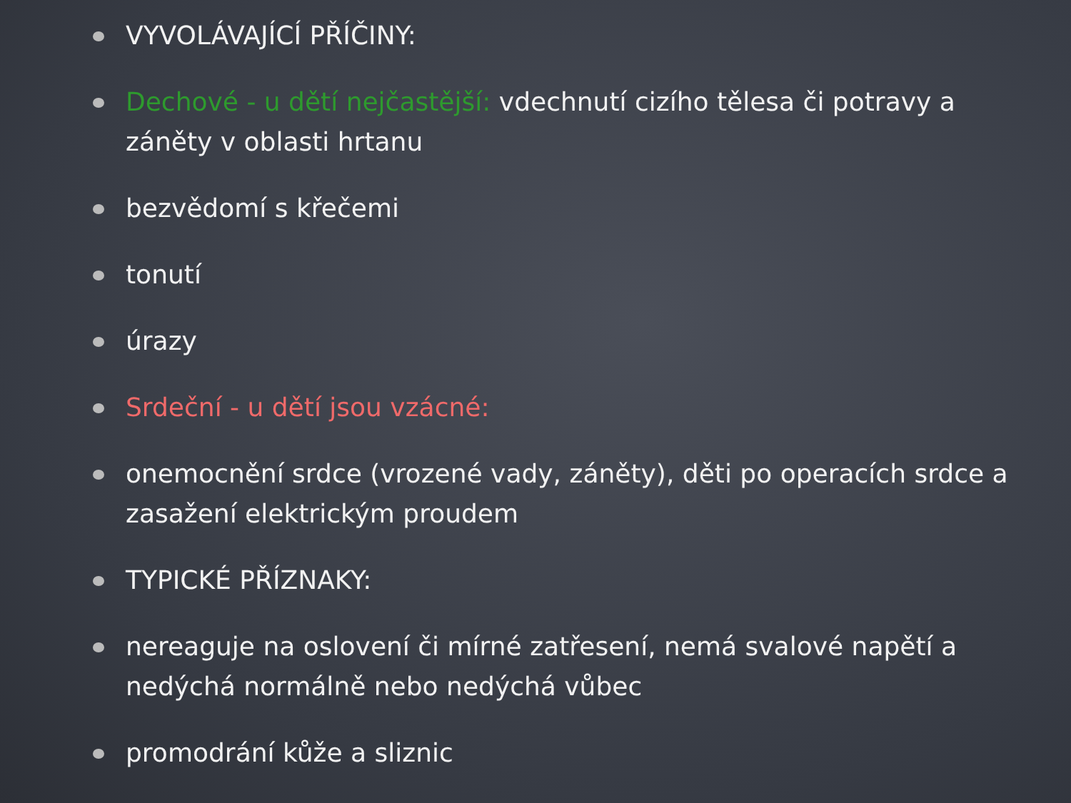VYVOLÁVAJÍCÍ PŘÍČINY:
Dechové - u dětí nejčastější: vdechnutí cizího tělesa či potravy a záněty v oblasti hrtanu
bezvědomí s křečemi
tonutí
úrazy
Srdeční - u dětí jsou vzácné:
onemocnění srdce (vrozené vady, záněty), děti po operacích srdce a zasažení elektrickým proudem
TYPICKÉ PŘÍZNAKY:
nereaguje na oslovení či mírné zatřesení, nemá svalové napětí a nedýchá normálně nebo nedýchá vůbec
promodrání kůže a sliznic